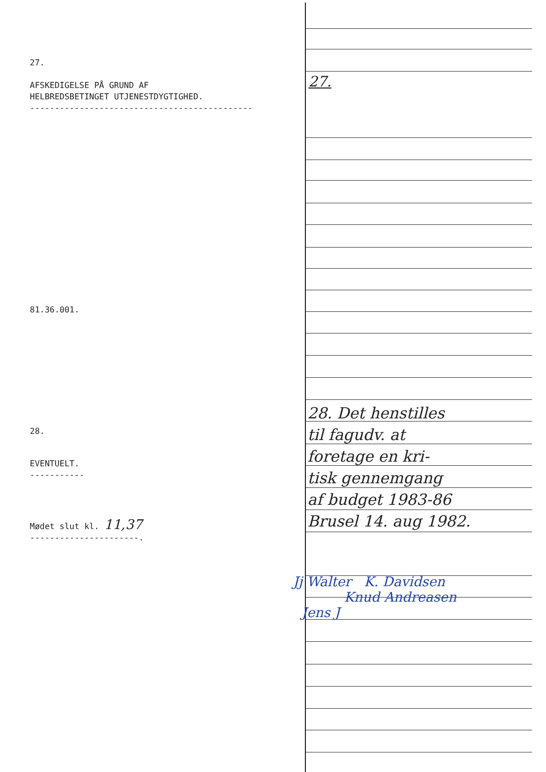27.
AFSKEDIGELSE PÅ GRUND AF
HELBREDSBETINGET UTJENESTDYGTIGHED.
---------------------------------------------
81.36.001.
28.
EVENTUELT.
-----------
Mødet slut kl. 11,37
----------------------.
27.
28. Det henstilles
til fagudv. at
foretage en kri-
tisk gennemgang
af budget 1983-86
Brusel 14. aug 1982.
Jj Walter K. Davidsen
Knud Andreasen
Jens J